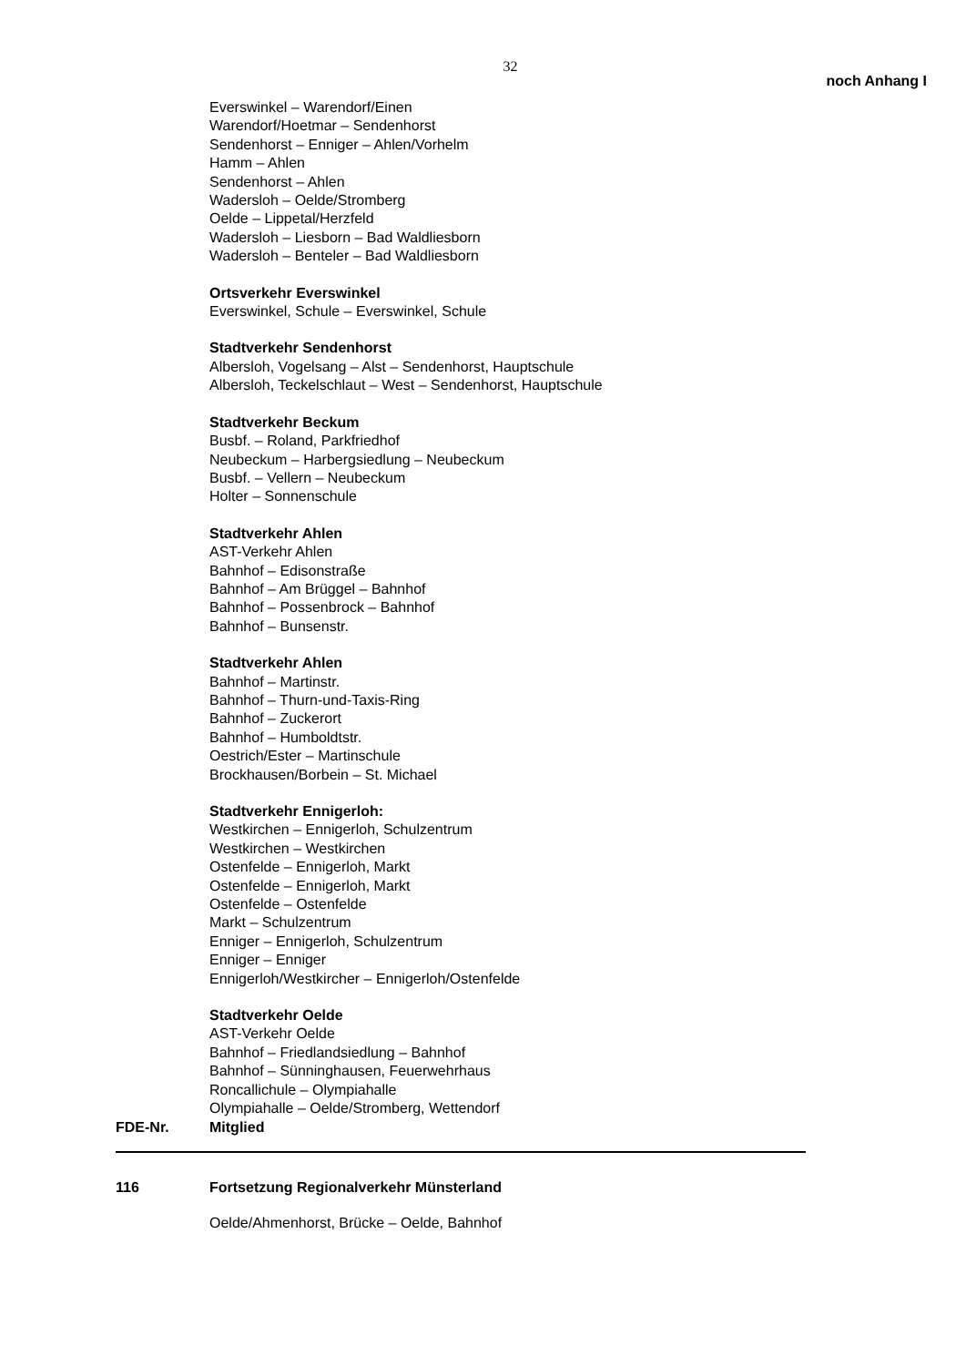32
noch Anhang I
Everswinkel – Warendorf/Einen
Warendorf/Hoetmar – Sendenhorst
Sendenhorst – Enniger – Ahlen/Vorhelm
Hamm – Ahlen
Sendenhorst – Ahlen
Wadersloh – Oelde/Stromberg
Oelde – Lippetal/Herzfeld
Wadersloh – Liesborn – Bad Waldliesborn
Wadersloh – Benteler – Bad Waldliesborn
Ortsverkehr Everswinkel
Everswinkel, Schule – Everswinkel, Schule
Stadtverkehr Sendenhorst
Albersloh, Vogelsang – Alst – Sendenhorst, Hauptschule
Albersloh, Teckelschlaut – West – Sendenhorst, Hauptschule
Stadtverkehr Beckum
Busbf. – Roland, Parkfriedhof
Neubeckum – Harbergsiedlung – Neubeckum
Busbf. – Vellern – Neubeckum
Holter – Sonnenschule
Stadtverkehr Ahlen
AST-Verkehr Ahlen
Bahnhof – Edisonstraße
Bahnhof – Am Brüggel – Bahnhof
Bahnhof – Possenbrock – Bahnhof
Bahnhof – Bunsenstr.
Stadtverkehr Ahlen
Bahnhof – Martinstr.
Bahnhof – Thurn-und-Taxis-Ring
Bahnhof – Zuckerort
Bahnhof – Humboldtstr.
Oestrich/Ester – Martinschule
Brockhausen/Borbein – St. Michael
Stadtverkehr Ennigerloh:
Westkirchen – Ennigerloh, Schulzentrum
Westkirchen – Westkirchen
Ostenfelde – Ennigerloh, Markt
Ostenfelde – Ennigerloh, Markt
Ostenfelde – Ostenfelde
Markt – Schulzentrum
Enniger – Ennigerloh, Schulzentrum
Enniger – Enniger
Ennigerloh/Westkircher – Ennigerloh/Ostenfelde
Stadtverkehr Oelde
AST-Verkehr Oelde
Bahnhof – Friedlandsiedlung – Bahnhof
Bahnhof – Sünninghausen, Feuerwehrhaus
Roncallichule – Olympiahalle
Olympiahalle – Oelde/Stromberg, Wettendorf
FDE-Nr. Mitglied
116 Fortsetzung Regionalverkehr Münsterland
Oelde/Ahmenhorst, Brücke – Oelde, Bahnhof